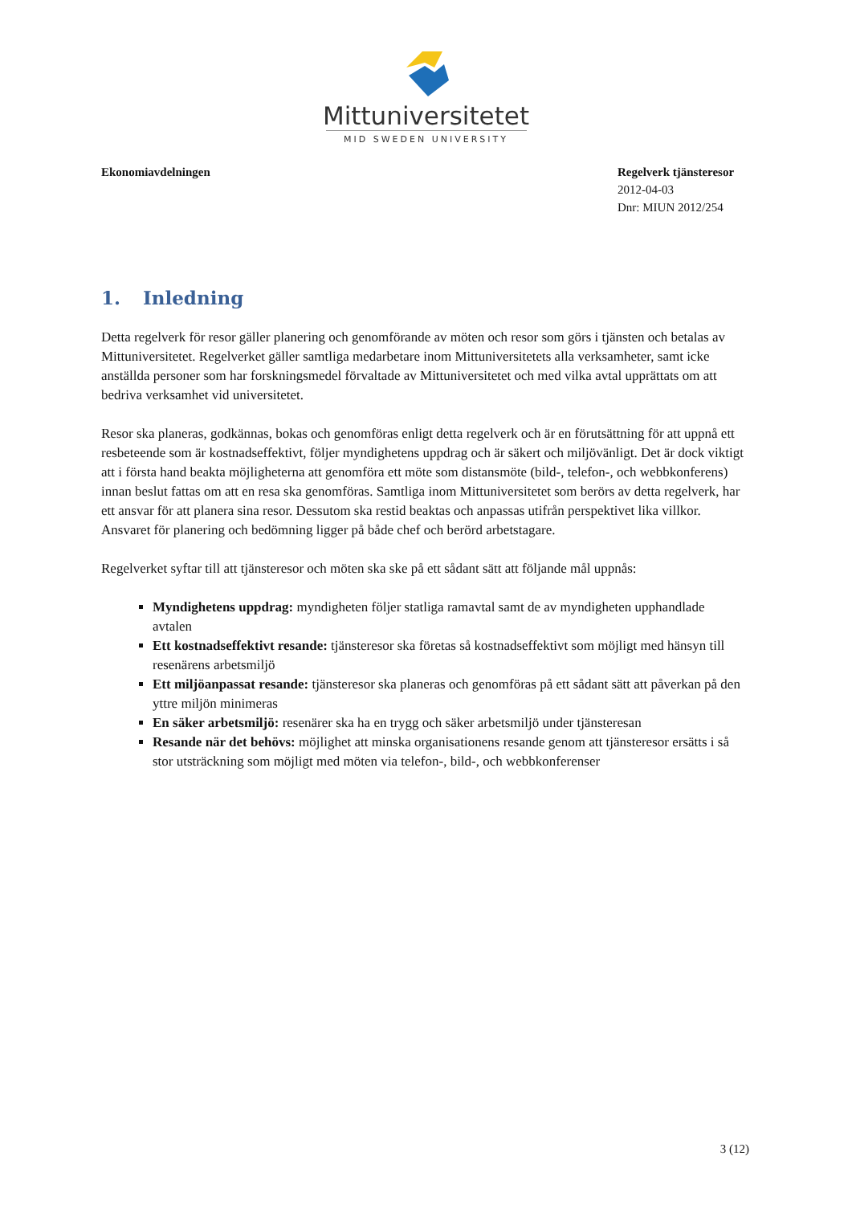Mittuniversitetet
MID SWEDEN UNIVERSITY
Ekonomiavdelningen Regelverk tjänsteresor
2012-04-03
Dnr: MIUN 2012/254
1. Inledning
Detta regelverk för resor gäller planering och genomförande av möten och resor som görs i tjänsten och betalas av Mittuniversitetet. Regelverket gäller samtliga medarbetare inom Mittuniversitetets alla verksamheter, samt icke anställda personer som har forskningsmedel förvaltade av Mittuniversitetet och med vilka avtal upprättats om att bedriva verksamhet vid universitetet.
Resor ska planeras, godkännas, bokas och genomföras enligt detta regelverk och är en förutsättning för att uppnå ett resbeteende som är kostnadseffektivt, följer myndighetens uppdrag och är säkert och miljövänligt. Det är dock viktigt att i första hand beakta möjligheterna att genomföra ett möte som distansmöte (bild-, telefon-, och webbkonferens) innan beslut fattas om att en resa ska genomföras. Samtliga inom Mittuniversitetet som berörs av detta regelverk, har ett ansvar för att planera sina resor. Dessutom ska restid beaktas och anpassas utifrån perspektivet lika villkor. Ansvaret för planering och bedömning ligger på både chef och berörd arbetstagare.
Regelverket syftar till att tjänsteresor och möten ska ske på ett sådant sätt att följande mål uppnås:
Myndighetens uppdrag: myndigheten följer statliga ramavtal samt de av myndigheten upphandlade avtalen
Ett kostnadseffektivt resande: tjänsteresor ska företas så kostnadseffektivt som möjligt med hänsyn till resenärens arbetsmiljö
Ett miljöanpassat resande: tjänsteresor ska planeras och genomföras på ett sådant sätt att påverkan på den yttre miljön minimeras
En säker arbetsmiljö: resenärer ska ha en trygg och säker arbetsmiljö under tjänsteresan
Resande när det behövs: möjlighet att minska organisationens resande genom att tjänsteresor ersätts i så stor utsträckning som möjligt med möten via telefon-, bild-, och webbkonferenser
3 (12)